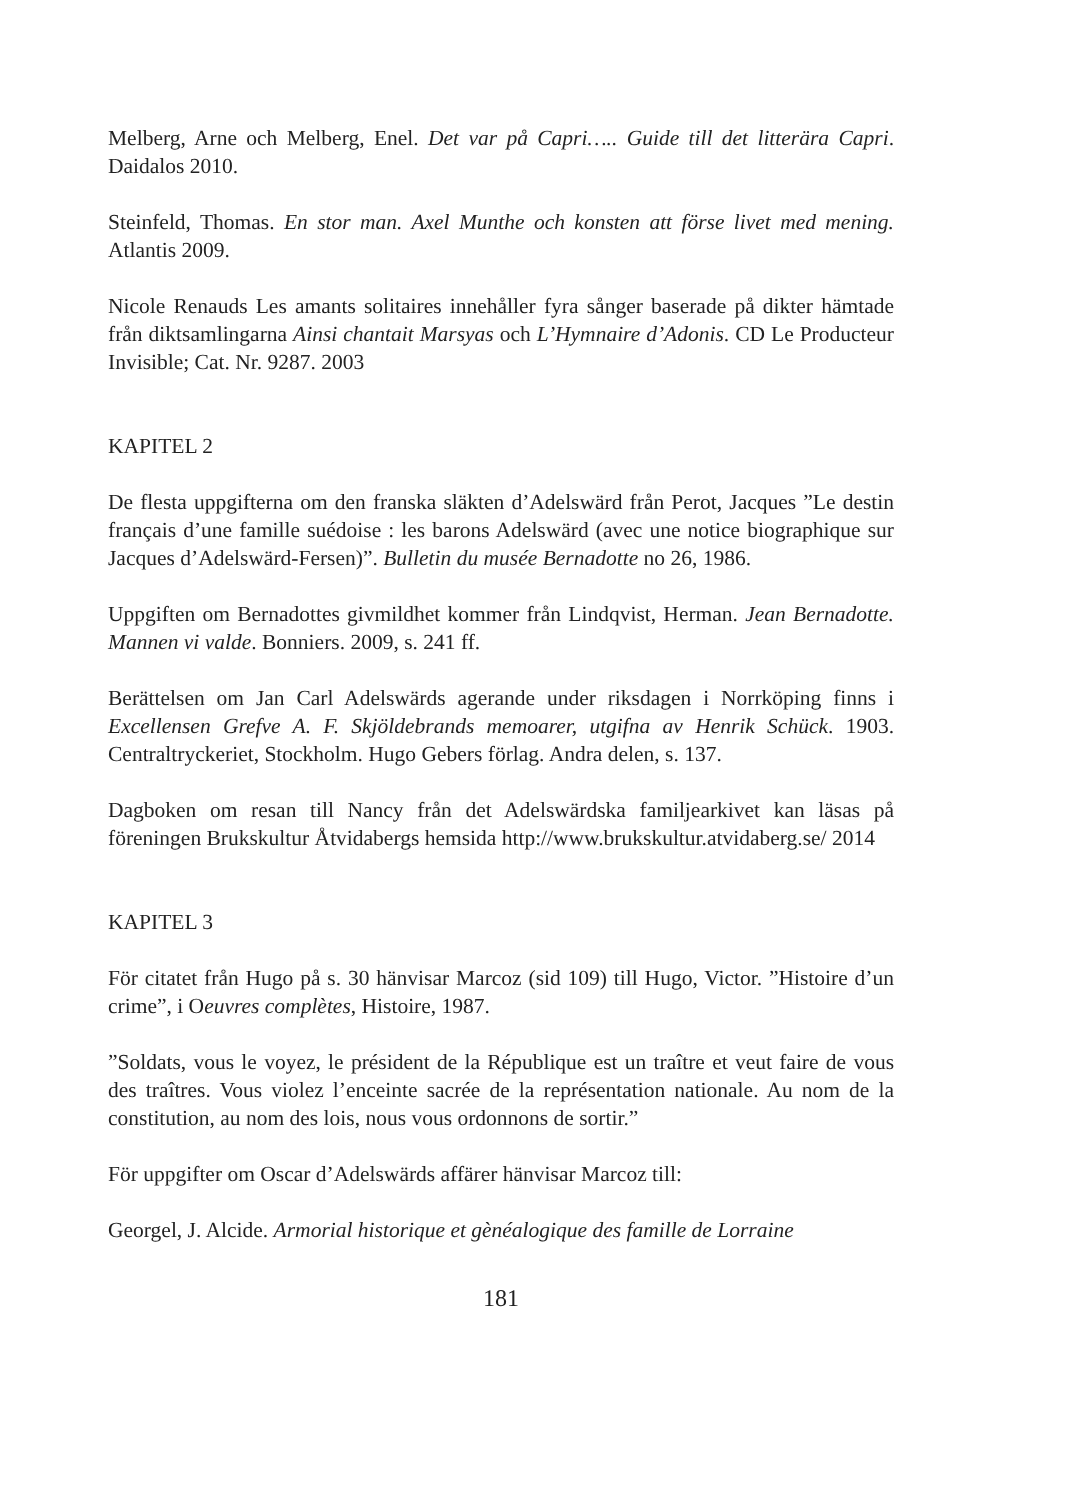Melberg, Arne och Melberg, Enel. Det var på Capri….. Guide till det litterära Capri. Daidalos 2010.
Steinfeld, Thomas. En stor man. Axel Munthe och konsten att förse livet med mening. Atlantis 2009.
Nicole Renauds Les amants solitaires innehåller fyra sånger baserade på dikter hämtade från diktsamlingarna Ainsi chantait Marsyas och L’Hymnaire d’Adonis. CD Le Producteur Invisible; Cat. Nr. 9287. 2003
KAPITEL 2
De flesta uppgifterna om den franska släkten d’Adelswärd från Perot, Jacques ”Le destin français d’une famille suédoise : les barons Adelswärd (avec une notice biographique sur Jacques d’Adelswärd-Fersen)”. Bulletin du musée Bernadotte no 26, 1986.
Uppgiften om Bernadottes givmildhet kommer från Lindqvist, Herman. Jean Bernadotte. Mannen vi valde. Bonniers. 2009, s. 241 ff.
Berättelsen om Jan Carl Adelswärds agerande under riksdagen i Norrköping finns i Excellensen Grefve A. F. Skjöldebrands memoarer, utgifna av Henrik Schück. 1903. Centraltryckeriet, Stockholm. Hugo Gebers förlag. Andra delen, s. 137.
Dagboken om resan till Nancy från det Adelswärdska familjearkivet kan läsas på föreningen Brukskultur Åtvidabergs hemsida http://www.brukskultur.atvidaberg.se/ 2014
KAPITEL 3
För citatet från Hugo på s. 30 hänvisar Marcoz (sid 109) till Hugo, Victor. ”Histoire d’un crime”, i Oeuvres complètes, Histoire, 1987.
”Soldats, vous le voyez, le président de la République est un traître et veut faire de vous des traîtres. Vous violez l’enceinte sacrée de la représentation nationale. Au nom de la constitution, au nom des lois, nous vous ordonnons de sortir.”
För uppgifter om Oscar d’Adelswärds affärer hänvisar Marcoz till:
Georgel, J. Alcide. Armorial historique et gènéalogique des famille de Lorraine
181